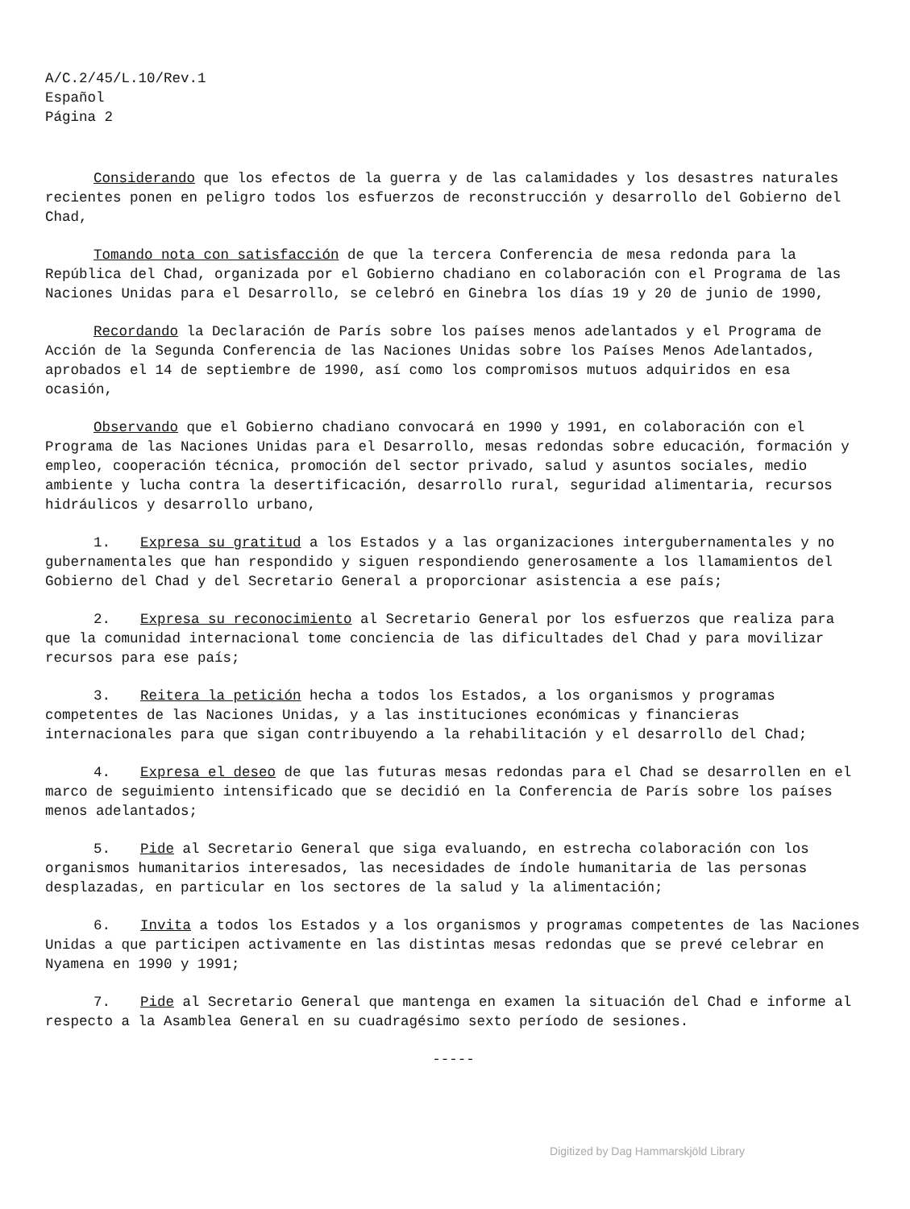A/C.2/45/L.10/Rev.1
Español
Página 2
Considerando que los efectos de la guerra y de las calamidades y los desastres naturales recientes ponen en peligro todos los esfuerzos de reconstrucción y desarrollo del Gobierno del Chad,
Tomando nota con satisfacción de que la tercera Conferencia de mesa redonda para la República del Chad, organizada por el Gobierno chadiano en colaboración con el Programa de las Naciones Unidas para el Desarrollo, se celebró en Ginebra los días 19 y 20 de junio de 1990,
Recordando la Declaración de París sobre los países menos adelantados y el Programa de Acción de la Segunda Conferencia de las Naciones Unidas sobre los Países Menos Adelantados, aprobados el 14 de septiembre de 1990, así como los compromisos mutuos adquiridos en esa ocasión,
Observando que el Gobierno chadiano convocará en 1990 y 1991, en colaboración con el Programa de las Naciones Unidas para el Desarrollo, mesas redondas sobre educación, formación y empleo, cooperación técnica, promoción del sector privado, salud y asuntos sociales, medio ambiente y lucha contra la desertificación, desarrollo rural, seguridad alimentaria, recursos hidráulicos y desarrollo urbano,
1. Expresa su gratitud a los Estados y a las organizaciones intergubernamentales y no gubernamentales que han respondido y siguen respondiendo generosamente a los llamamientos del Gobierno del Chad y del Secretario General a proporcionar asistencia a ese país;
2. Expresa su reconocimiento al Secretario General por los esfuerzos que realiza para que la comunidad internacional tome conciencia de las dificultades del Chad y para movilizar recursos para ese país;
3. Reitera la petición hecha a todos los Estados, a los organismos y programas competentes de las Naciones Unidas, y a las instituciones económicas y financieras internacionales para que sigan contribuyendo a la rehabilitación y el desarrollo del Chad;
4. Expresa el deseo de que las futuras mesas redondas para el Chad se desarrollen en el marco de seguimiento intensificado que se decidió en la Conferencia de París sobre los países menos adelantados;
5. Pide al Secretario General que siga evaluando, en estrecha colaboración con los organismos humanitarios interesados, las necesidades de índole humanitaria de las personas desplazadas, en particular en los sectores de la salud y la alimentación;
6. Invita a todos los Estados y a los organismos y programas competentes de las Naciones Unidas a que participen activamente en las distintas mesas redondas que se prevé celebrar en Nyamena en 1990 y 1991;
7. Pide al Secretario General que mantenga en examen la situación del Chad e informe al respecto a la Asamblea General en su cuadragésimo sexto período de sesiones.
-----
Digitized by Dag Hammarskjöld Library